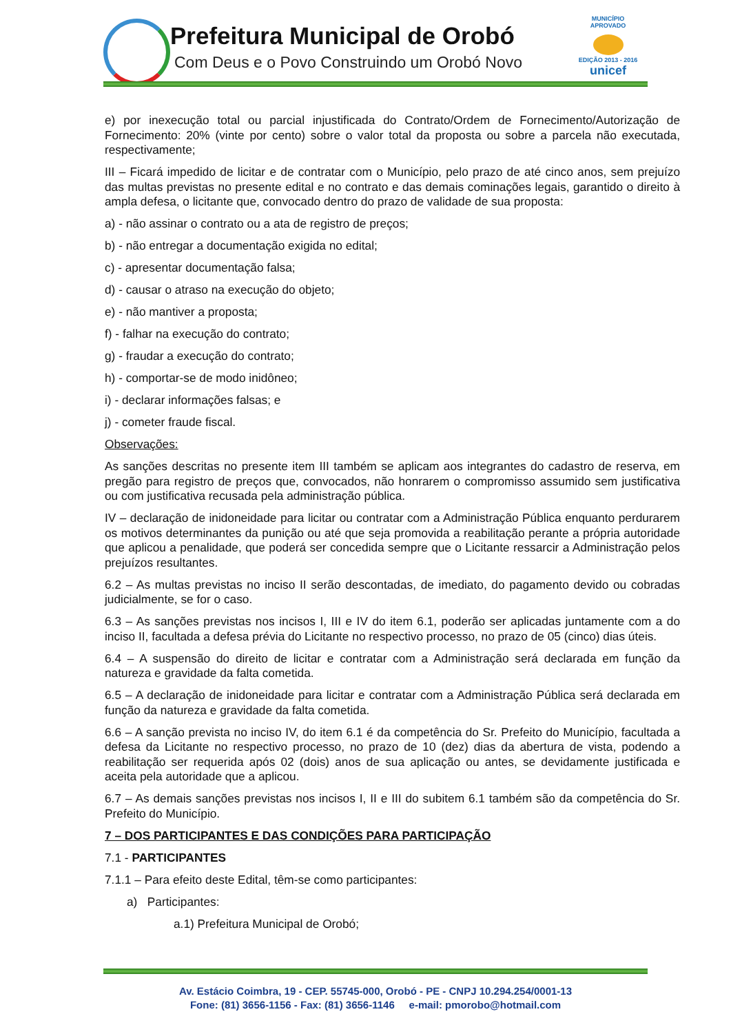Prefeitura Municipal de Orobó
Com Deus e o Povo Construindo um Orobó Novo
MUNICÍPIO APROVADO
EDIÇÃO 2013 - 2016
unicef
e) por inexecução total ou parcial injustificada do Contrato/Ordem de Fornecimento/Autorização de Fornecimento: 20% (vinte por cento) sobre o valor total da proposta ou sobre a parcela não executada, respectivamente;
III – Ficará impedido de licitar e de contratar com o Município, pelo prazo de até cinco anos, sem prejuízo das multas previstas no presente edital e no contrato e das demais cominações legais, garantido o direito à ampla defesa, o licitante que, convocado dentro do prazo de validade de sua proposta:
a) - não assinar o contrato ou a ata de registro de preços;
b) - não entregar a documentação exigida no edital;
c) - apresentar documentação falsa;
d) - causar o atraso na execução do objeto;
e) - não mantiver a proposta;
f) - falhar na execução do contrato;
g) - fraudar a execução do contrato;
h) - comportar-se de modo inidôneo;
i) - declarar informações falsas; e
j) - cometer fraude fiscal.
Observações:
As sanções descritas no presente item III também se aplicam aos integrantes do cadastro de reserva, em pregão para registro de preços que, convocados, não honrarem o compromisso assumido sem justificativa ou com justificativa recusada pela administração pública.
IV – declaração de inidoneidade para licitar ou contratar com a Administração Pública enquanto perdurarem os motivos determinantes da punição ou até que seja promovida a reabilitação perante a própria autoridade que aplicou a penalidade, que poderá ser concedida sempre que o Licitante ressarcir a Administração pelos prejuízos resultantes.
6.2 – As multas previstas no inciso II serão descontadas, de imediato, do pagamento devido ou cobradas judicialmente, se for o caso.
6.3 – As sanções previstas nos incisos I, III e IV do item 6.1, poderão ser aplicadas juntamente com a do inciso II, facultada a defesa prévia do Licitante no respectivo processo, no prazo de 05 (cinco) dias úteis.
6.4 – A suspensão do direito de licitar e contratar com a Administração será declarada em função da natureza e gravidade da falta cometida.
6.5 – A declaração de inidoneidade para licitar e contratar com a Administração Pública será declarada em função da natureza e gravidade da falta cometida.
6.6 – A sanção prevista no inciso IV, do item 6.1 é da competência do Sr. Prefeito do Município, facultada a defesa da Licitante no respectivo processo, no prazo de 10 (dez) dias da abertura de vista, podendo a reabilitação ser requerida após 02 (dois) anos de sua aplicação ou antes, se devidamente justificada e aceita pela autoridade que a aplicou.
6.7 – As demais sanções previstas nos incisos I, II e III do subitem 6.1 também são da competência do Sr. Prefeito do Município.
7 – DOS PARTICIPANTES E DAS CONDIÇÕES PARA PARTICIPAÇÃO
7.1 - PARTICIPANTES
7.1.1 – Para efeito deste Edital, têm-se como participantes:
a) Participantes:
a.1) Prefeitura Municipal de Orobó;
Av. Estácio Coimbra, 19 - CEP. 55745-000, Orobó - PE - CNPJ 10.294.254/0001-13
Fone: (81) 3656-1156 - Fax: (81) 3656-1146 e-mail: pmorobo@hotmail.com